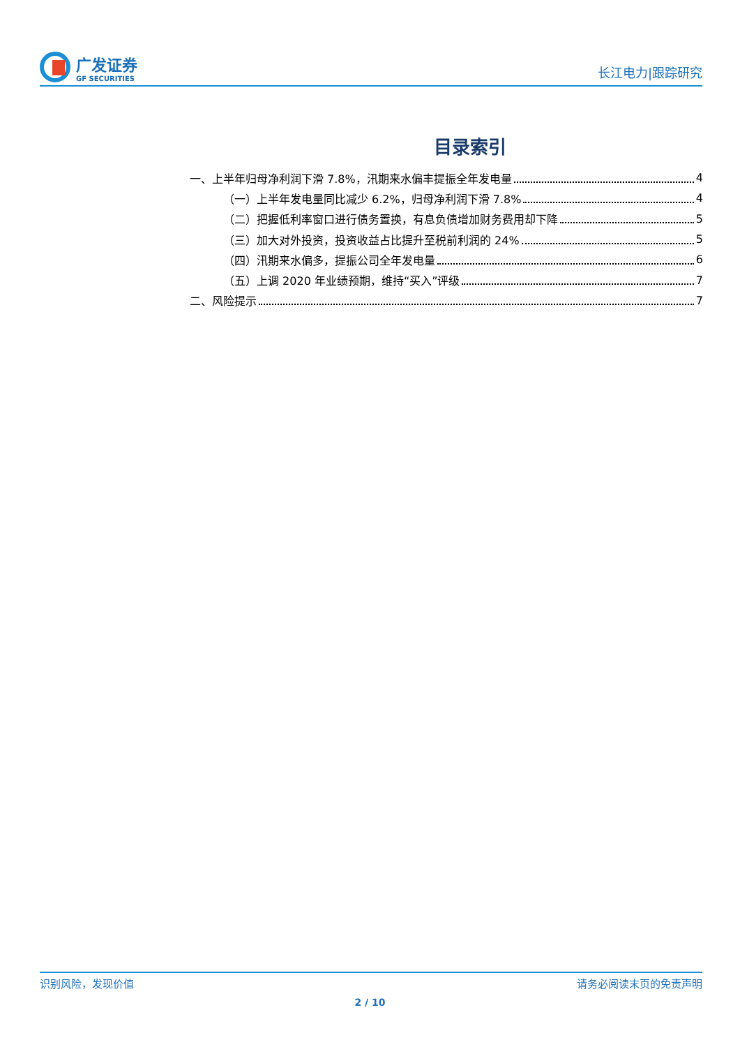广发证券
GF SECURITIES
长江电力|跟踪研究
目录索引
一、上半年归母净利润下滑 7.8%，汛期来水偏丰提振全年发电量 4
（一）上半年发电量同比减少 6.2%，归母净利润下滑 7.8% 4
（二）把握低利率窗口进行债务置换，有息负债增加财务费用却下降 5
（三）加大对外投资，投资收益占比提升至税前利润的 24% 5
（四）汛期来水偏多，提振公司全年发电量 6
（五）上调 2020 年业绩预期，维持“买入”评级 7
二、风险提示 7
识别风险，发现价值 请务必阅读末页的免责声明
2 / 10